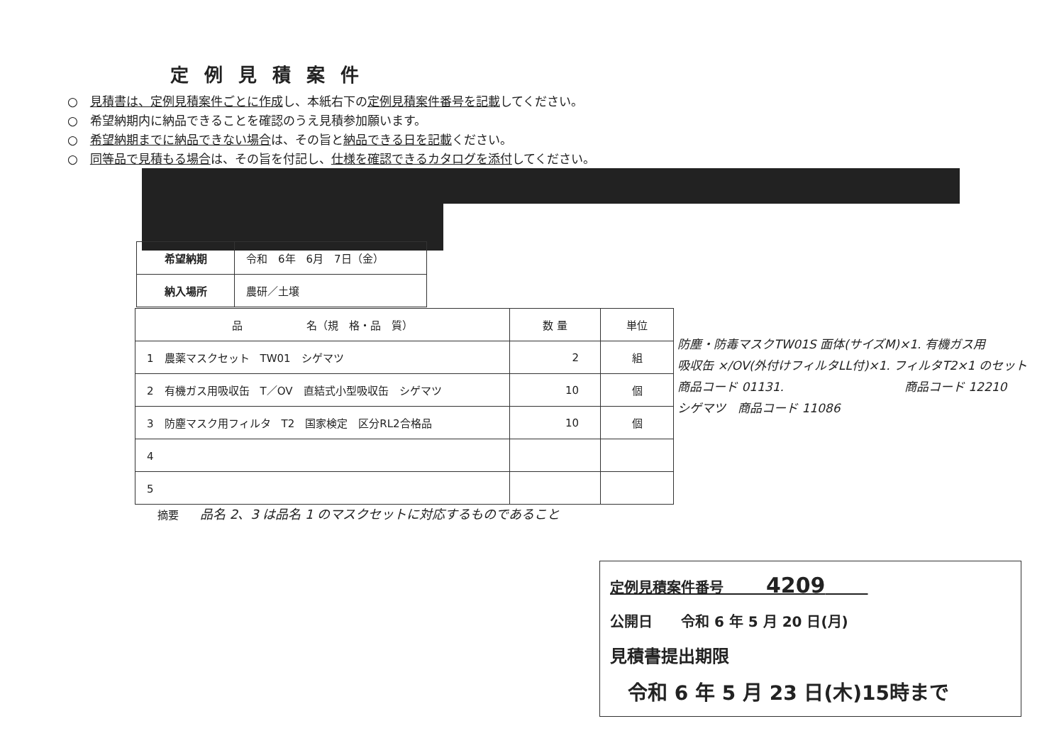定例見積案件
○　見積書は、定例見積案件ごとに作成し、本紙右下の定例見積案件番号を記載してください。
○　希望納期内に納品できることを確認のうえ見積参加願います。
○　希望納期までに納品できない場合は、その旨と納品できる日を記載ください。
○　同等品で見積もる場合は、その旨を付記し、仕様を確認できるカタログを添付してください。
| 希望納期 | 令和 6年 6月 7日（金） |
| 納入場所 | 農研／土壌 |
| 品 名（規 格・品 質） | 数 量 | 単位 |
| --- | --- | --- |
| 1 農薬マスクセット TW01 シゲマツ | 2 | 組 |
| 2 有機ガス用吸収缶 T／OV 直結式小型吸収缶 シゲマツ | 10 | 個 |
| 3 防塵マスク用フィルタ T2 国家検定 区分RL2合格品 | 10 | 個 |
| 4 | | |
| 5 | | |
防塵・防毒マスクTW01S 面体(サイズM)×1. 有機ガス用
吸収缶 ×/OV(外付けフィルタLL付)×1. フィルタT2×1 のセット
商品コード 01131.　　　　　　　　　　商品コード 12210
シゲマツ　商品コード 11086
摘要　　品名 2、3 は品名 1 のマスクセットに対応するものであること
定例見積案件番号　　　4209　　　
公開日　　令和 6 年 5 月 20 日(月)
見積書提出期限
令和 6 年 5 月 23 日(木)15時まで